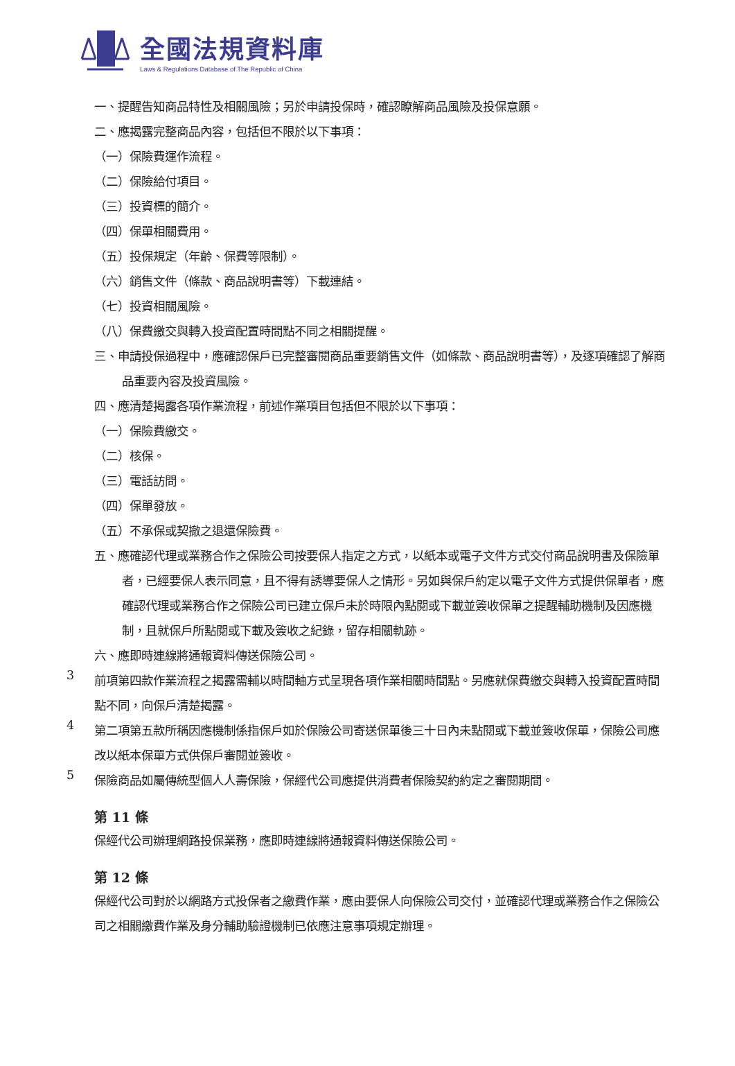全國法規資料庫
Laws & Regulations Database of The Republic of China
一、提醒告知商品特性及相關風險；另於申請投保時，確認瞭解商品風險及投保意願。
二、應揭露完整商品內容，包括但不限於以下事項：
（一）保險費運作流程。
（二）保險給付項目。
（三）投資標的簡介。
（四）保單相關費用。
（五）投保規定（年齡、保費等限制）。
（六）銷售文件（條款、商品說明書等）下載連結。
（七）投資相關風險。
（八）保費繳交與轉入投資配置時間點不同之相關提醒。
三、申請投保過程中，應確認保戶已完整審閱商品重要銷售文件（如條款、商品說明書等），及逐項確認了解商品重要內容及投資風險。
四、應清楚揭露各項作業流程，前述作業項目包括但不限於以下事項：
（一）保險費繳交。
（二）核保。
（三）電話訪問。
（四）保單發放。
（五）不承保或契撤之退還保險費。
五、應確認代理或業務合作之保險公司按要保人指定之方式，以紙本或電子文件方式交付商品說明書及保險單者，已經要保人表示同意，且不得有誘導要保人之情形。另如與保戶約定以電子文件方式提供保單者，應確認代理或業務合作之保險公司已建立保戶未於時限內點閱或下載並簽收保單之提醒輔助機制及因應機制，且就保戶所點閱或下載及簽收之紀錄，留存相關軌跡。
六、應即時連線將通報資料傳送保險公司。
3
前項第四款作業流程之揭露需輔以時間軸方式呈現各項作業相關時間點。另應就保費繳交與轉入投資配置時間點不同，向保戶清楚揭露。
4
第二項第五款所稱因應機制係指保戶如於保險公司寄送保單後三十日內未點閱或下載並簽收保單，保險公司應改以紙本保單方式供保戶審閱並簽收。
5
保險商品如屬傳統型個人人壽保險，保經代公司應提供消費者保險契約約定之審閱期間。
第 11 條
保經代公司辦理網路投保業務，應即時連線將通報資料傳送保險公司。
第 12 條
保經代公司對於以網路方式投保者之繳費作業，應由要保人向保險公司交付，並確認代理或業務合作之保險公司之相關繳費作業及身分輔助驗證機制已依應注意事項規定辦理。